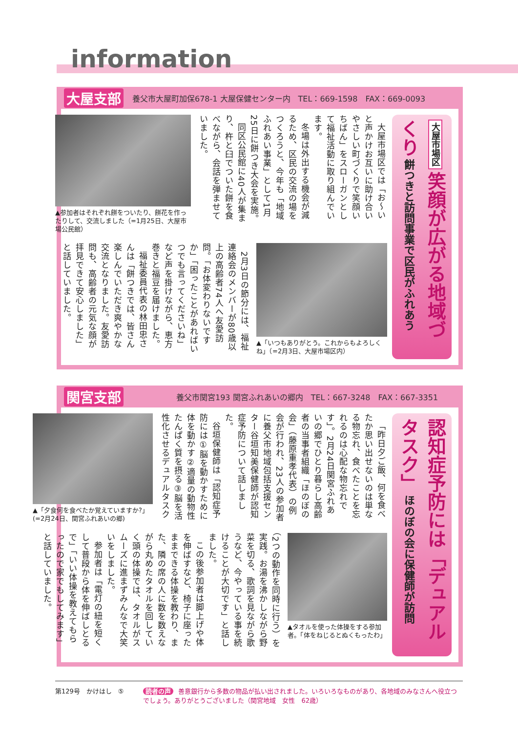information
大屋支部 養父市大屋町加保678-1 大屋保健センター内　TEL：669-1598　FAX：669-0093
大屋市場区 笑顔が広がる地域づくり 餅つきと訪問事業で区民がふれあう
大屋市場区では「お～いと声かけお互いに助け合いやさしい町づくりで笑顔いちばん」をスローガンとして福祉活動に取り組んでいます。
冬場は外出する機会が減るため、区民の交流の場をつくろうと、今年も「地域ふれあい事業」として1月25日に餅つき大会を実施。
同区公民館に40人が集まり、杵と臼でついた餅を食べながら、会話を弾ませていました。
▲参加者はそれぞれ餅をついたり、餅花を作ったりして、交流しました（=1月25日、大屋市場公民館）
▲「いつもありがとう。これからもよろしくね」（=2月3日、大屋市場区内）
2月3日の節分には、福祉連絡会のメンバーが80歳以上の高齢者74人へ友愛訪問。「お体変わりないですか」「困ったことがあればいつでも言ってくださいね」など声を掛けながら、恵方巻きと福豆を届けました。
福祉委員代表の林田忠さんは「餅つきでは、皆さん楽しんでいただき爽やかな交流となりました。友愛訪問も、高齢者の元気な顔が拝見できて安心しました」と話していました。
関宮支部 養父市関宮193 関宮ふれあいの郷内　TEL：667-3248　FAX：667-3351
認知症予防には「デュアルタスク」 ほのぼの会に保健師が訪問
「昨日夕ご飯、何を食べたか思い出せないのは単なる物忘れ、食べたことを忘れるのは心配な物忘れです」。2月24日関宮ふれあいの郷でひとり暮らし高齢者の当事者組織「ほのぼの会」（藤原重孝代表）の例会が行われ、23人の参加者に養父市地域包括支援センター谷垣知美保健師が認知症予防について話しました。
谷垣保健師は「認知症予防には①脳を動かすために体を動かす②適量の動物性たんぱく質を摂る③脳を活性化させるデュアルタスク
▲「夕食何を食べたか覚えていますか?」(=2月24日、関宮ふれあいの郷)
▲タオルを使った体操をする参加者。「体をねじるとぬくもったわ」
（2つの動作を同時に行う）を実践。お湯を沸かしながら野菜を切る、歌詞を見ながら歌うなど、今やっている事を続けることが大切です」と話しました。
この後参加者は脚上げや体を伸ばすなど、椅子に座ったままできる体操を教わり、また、隣の席の人に数を数えながら丸めたタオルを回していく頭の体操では、タオルがスムーズに進まずみんなで大笑いをしました。
参加者は「電灯の紐を短くして普段から体を伸ばしとるで」「いい体操を教えてもらったので家でもしてみます」と話していました。
第129号　かけはし　⑤ 読者の声 善意銀行から多数の物品が払い出されました。いろいろなものがあり、各地域のみなさんへ役立つでしょう。ありがとうございました（関宮地域　女性　62歳）